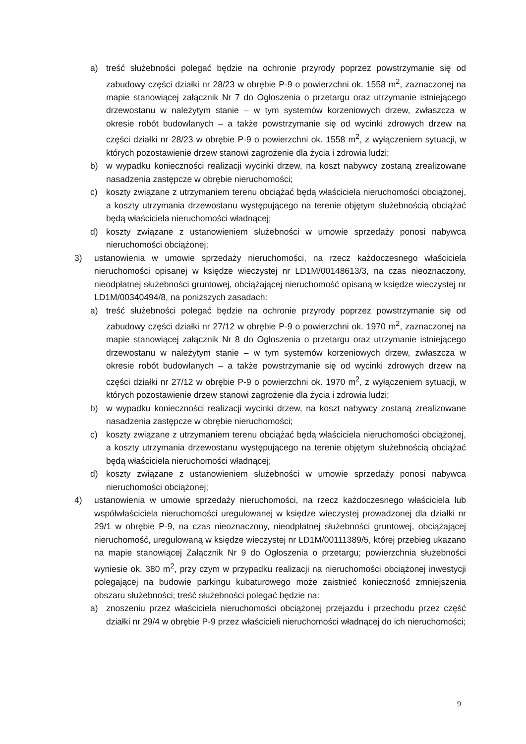a) treść służebności polegać będzie na ochronie przyrody poprzez powstrzymanie się od zabudowy części działki nr 28/23 w obrębie P-9 o powierzchni ok. 1558 m<sup>2</sup>, zaznaczonej na mapie stanowiącej załącznik Nr 7 do Ogłoszenia o przetargu oraz utrzymanie istniejącego drzewostanu w należytym stanie – w tym systemów korzeniowych drzew, zwłaszcza w okresie robót budowlanych – a także powstrzymanie się od wycinki zdrowych drzew na części działki nr 28/23 w obrębie P-9 o powierzchni ok. 1558 m<sup>2</sup>, z wyłączeniem sytuacji, w których pozostawienie drzew stanowi zagrożenie dla życia i zdrowia ludzi;
b) w wypadku konieczności realizacji wycinki drzew, na koszt nabywcy zostaną zrealizowane nasadzenia zastępcze w obrębie nieruchomości;
c) koszty związane z utrzymaniem terenu obciążać będą właściciela nieruchomości obciążonej, a koszty utrzymania drzewostanu występującego na terenie objętym służebnością obciążać będą właściciela nieruchomości władnącej;
d) koszty związane z ustanowieniem służebności w umowie sprzedaży ponosi nabywca nieruchomości obciążonej;
3) ustanowienia w umowie sprzedaży nieruchomości, na rzecz każdoczesnego właściciela nieruchomości opisanej w księdze wieczystej nr LD1M/00148613/3, na czas nieoznaczony, nieodpłatnej służebności gruntowej, obciążającej nieruchomość opisaną w księdze wieczystej nr LD1M/00340494/8, na poniższych zasadach:
a) treść służebności polegać będzie na ochronie przyrody poprzez powstrzymanie się od zabudowy części działki nr 27/12 w obrębie P-9 o powierzchni ok. 1970 m<sup>2</sup>, zaznaczonej na mapie stanowiącej załącznik Nr 8 do Ogłoszenia o przetargu oraz utrzymanie istniejącego drzewostanu w należytym stanie – w tym systemów korzeniowych drzew, zwłaszcza w okresie robót budowlanych – a także powstrzymanie się od wycinki zdrowych drzew na części działki nr 27/12 w obrębie P-9 o powierzchni ok. 1970 m<sup>2</sup>, z wyłączeniem sytuacji, w których pozostawienie drzew stanowi zagrożenie dla życia i zdrowia ludzi;
b) w wypadku konieczności realizacji wycinki drzew, na koszt nabywcy zostaną zrealizowane nasadzenia zastępcze w obrębie nieruchomości;
c) koszty związane z utrzymaniem terenu obciążać będą właściciela nieruchomości obciążonej, a koszty utrzymania drzewostanu występującego na terenie objętym służebnością obciążać będą właściciela nieruchomości władnącej;
d) koszty związane z ustanowieniem służebności w umowie sprzedaży ponosi nabywca nieruchomości obciążonej;
4) ustanowienia w umowie sprzedaży nieruchomości, na rzecz każdoczesnego właściciela lub współwłaściciela nieruchomości uregulowanej w księdze wieczystej prowadzonej dla działki nr 29/1 w obrębie P-9, na czas nieoznaczony, nieodpłatnej służebności gruntowej, obciążającej nieruchomość, uregulowaną w księdze wieczystej nr LD1M/00111389/5, której przebieg ukazano na mapie stanowiącej Załącznik Nr 9 do Ogłoszenia o przetargu; powierzchnia służebności wyniesie ok. 380 m<sup>2</sup>, przy czym w przypadku realizacji na nieruchomości obciążonej inwestycji polegającej na budowie parkingu kubaturowego może zaistnieć konieczność zmniejszenia obszaru służebności; treść służebności polegać będzie na:
a) znoszeniu przez właściciela nieruchomości obciążonej przejazdu i przechodu przez część działki nr 29/4 w obrębie P-9 przez właścicieli nieruchomości władnącej do ich nieruchomości;
9